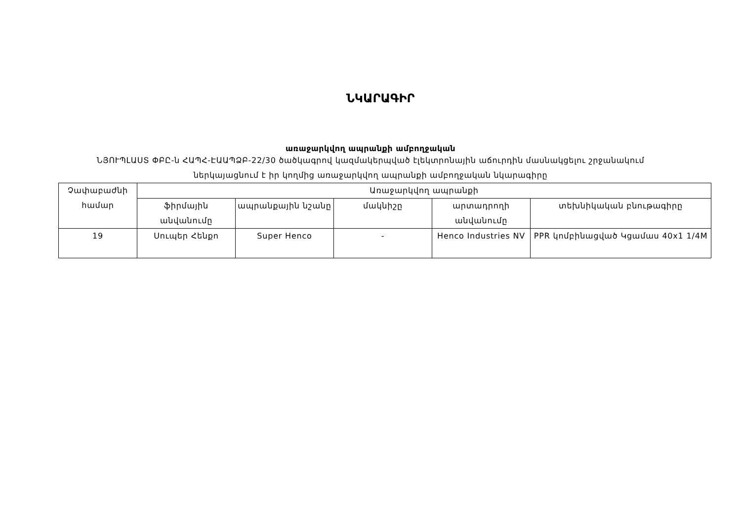ՆԿԱՐԱԳԻՐ
առաջարկվող ապրանքի ամբողջական
ՆՅՈՒՊԼԱՍՏ ՓԲԸ-ն ՀԱՊՀ-ԷԱԱՊՁԲ-22/30 ծածկագրով կազմակերպված էլեկտրոնային աճուրդին մասնակցելու շրջանակում
ներկայացնում է իր կողմից առաջարկվող ապրանքի ամբողջական նկարագիրը
| Չափաբաժնի համար | Առաջարկվող ապրանքի | | | | |
| --- | --- | --- | --- | --- | --- |
| | ֆիրմային անվանումը | ապրանքային նշանը | մակնիշը | արտադրողի անվանումը | տեխնիկական բնութագիրը |
| 19 | Սուպեր Հենքո | Super Henco | - | Henco Industries NV | PPR կոմբինացված Կցամաս 40x1 1/4M |